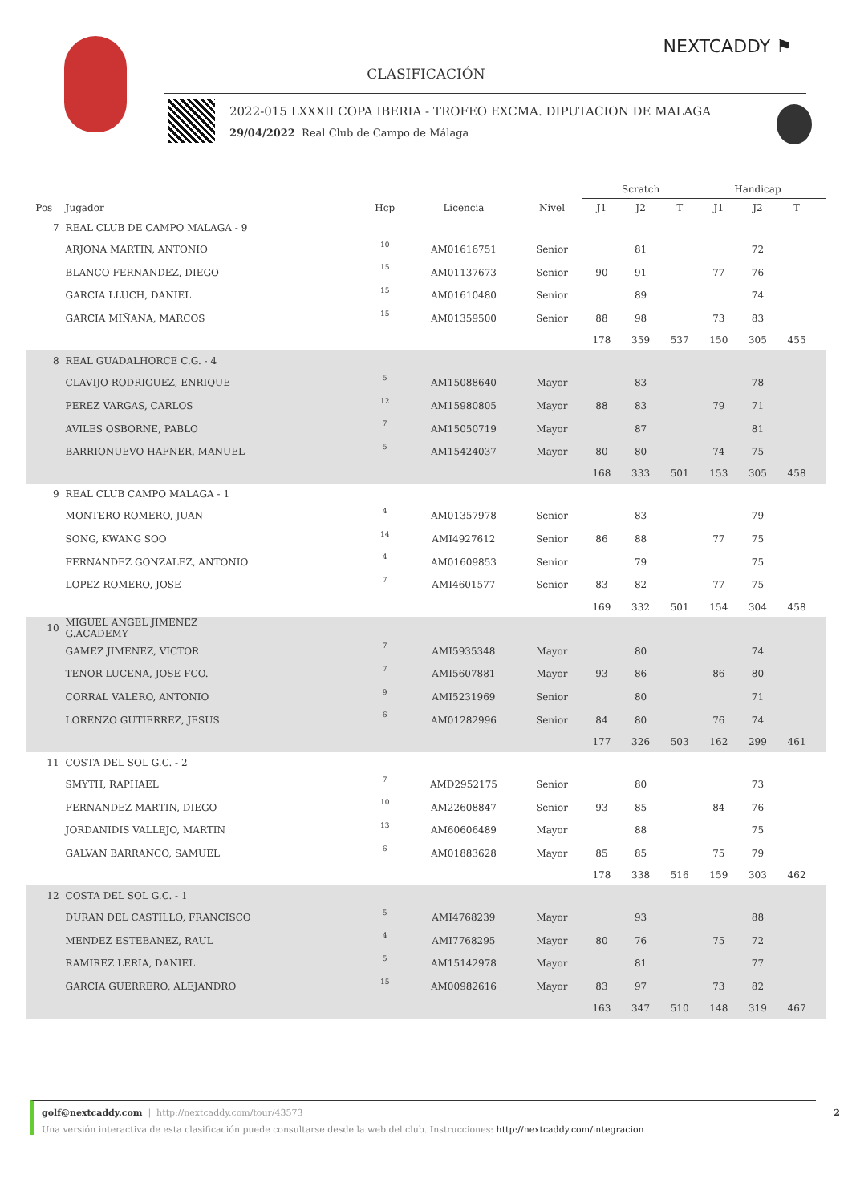NEXTCADDY ⚑
CLASIFICACIÓN
2022-015 LXXXII COPA IBERIA - TROFEO EXCMA. DIPUTACION DE MALAGA
29/04/2022 Real Club de Campo de Málaga
| | | | | | Scratch | | | Handicap | | | |
| --- | --- | --- | --- | --- | --- | --- | --- | --- | --- | --- | --- |
| Pos | Jugador | Hcp | Licencia | Nivel | J1 | J2 | T | J1 | J2 | T | |
| 7 | REAL CLUB DE CAMPO MALAGA - 9 | | | | | | | | | | |
| | ARJONA MARTIN, ANTONIO | 10 | AM01616751 | Senior | | 81 | | | 72 | | |
| | BLANCO FERNANDEZ, DIEGO | 15 | AM01137673 | Senior | 90 | 91 | | 77 | 76 | | |
| | GARCIA LLUCH, DANIEL | 15 | AM01610480 | Senior | | 89 | | | 74 | | |
| | GARCIA MIÑANA, MARCOS | 15 | AM01359500 | Senior | 88 | 98 | | 73 | 83 | | |
| | | | | | 178 | 359 | 537 | 150 | 305 | 455 | |
| 8 | REAL GUADALHORCE C.G. - 4 | | | | | | | | | | |
| | CLAVIJO RODRIGUEZ, ENRIQUE | 5 | AM15088640 | Mayor | | 83 | | | 78 | | |
| | PEREZ VARGAS, CARLOS | 12 | AM15980805 | Mayor | 88 | 83 | | 79 | 71 | | |
| | AVILES OSBORNE, PABLO | 7 | AM15050719 | Mayor | | 87 | | | 81 | | |
| | BARRIONUEVO HAFNER, MANUEL | 5 | AM15424037 | Mayor | 80 | 80 | | 74 | 75 | | |
| | | | | | 168 | 333 | 501 | 153 | 305 | 458 | |
| 9 | REAL CLUB CAMPO MALAGA - 1 | | | | | | | | | | |
| | MONTERO ROMERO, JUAN | 4 | AM01357978 | Senior | | 83 | | | 79 | | |
| | SONG, KWANG SOO | 14 | AMI4927612 | Senior | 86 | 88 | | 77 | 75 | | |
| | FERNANDEZ GONZALEZ, ANTONIO | 4 | AM01609853 | Senior | | 79 | | | 75 | | |
| | LOPEZ ROMERO, JOSE | 7 | AMI4601577 | Senior | 83 | 82 | | 77 | 75 | | |
| | | | | | 169 | 332 | 501 | 154 | 304 | 458 | |
| 10 | MIGUEL ANGEL JIMENEZ G.ACADEMY | | | | | | | | | | |
| | GAMEZ JIMENEZ, VICTOR | 7 | AMI5935348 | Mayor | | 80 | | | 74 | | |
| | TENOR LUCENA, JOSE FCO. | 7 | AMI5607881 | Mayor | 93 | 86 | | 86 | 80 | | |
| | CORRAL VALERO, ANTONIO | 9 | AMI5231969 | Senior | | 80 | | | 71 | | |
| | LORENZO GUTIERREZ, JESUS | 6 | AM01282996 | Senior | 84 | 80 | | 76 | 74 | | |
| | | | | | 177 | 326 | 503 | 162 | 299 | 461 | |
| 11 | COSTA DEL SOL G.C. - 2 | | | | | | | | | | |
| | SMYTH, RAPHAEL | 7 | AMD2952175 | Senior | | 80 | | | 73 | | |
| | FERNANDEZ MARTIN, DIEGO | 10 | AM22608847 | Senior | 93 | 85 | | 84 | 76 | | |
| | JORDANIDIS VALLEJO, MARTIN | 13 | AM60606489 | Mayor | | 88 | | | 75 | | |
| | GALVAN BARRANCO, SAMUEL | 6 | AM01883628 | Mayor | 85 | 85 | | 75 | 79 | | |
| | | | | | 178 | 338 | 516 | 159 | 303 | 462 | |
| 12 | COSTA DEL SOL G.C. - 1 | | | | | | | | | | |
| | DURAN DEL CASTILLO, FRANCISCO | 5 | AMI4768239 | Mayor | | 93 | | | 88 | | |
| | MENDEZ ESTEBANEZ, RAUL | 4 | AMI7768295 | Mayor | 80 | 76 | | 75 | 72 | | |
| | RAMIREZ LERIA, DANIEL | 5 | AM15142978 | Mayor | | 81 | | | 77 | | |
| | GARCIA GUERRERO, ALEJANDRO | 15 | AM00982616 | Mayor | 83 | 97 | | 73 | 82 | | |
| | | | | | 163 | 347 | 510 | 148 | 319 | 467 | |
golf@nextcaddy.com | http://nextcaddy.com/tour/43573 2
Una versión interactiva de esta clasificación puede consultarse desde la web del club. Instrucciones: http://nextcaddy.com/integracion